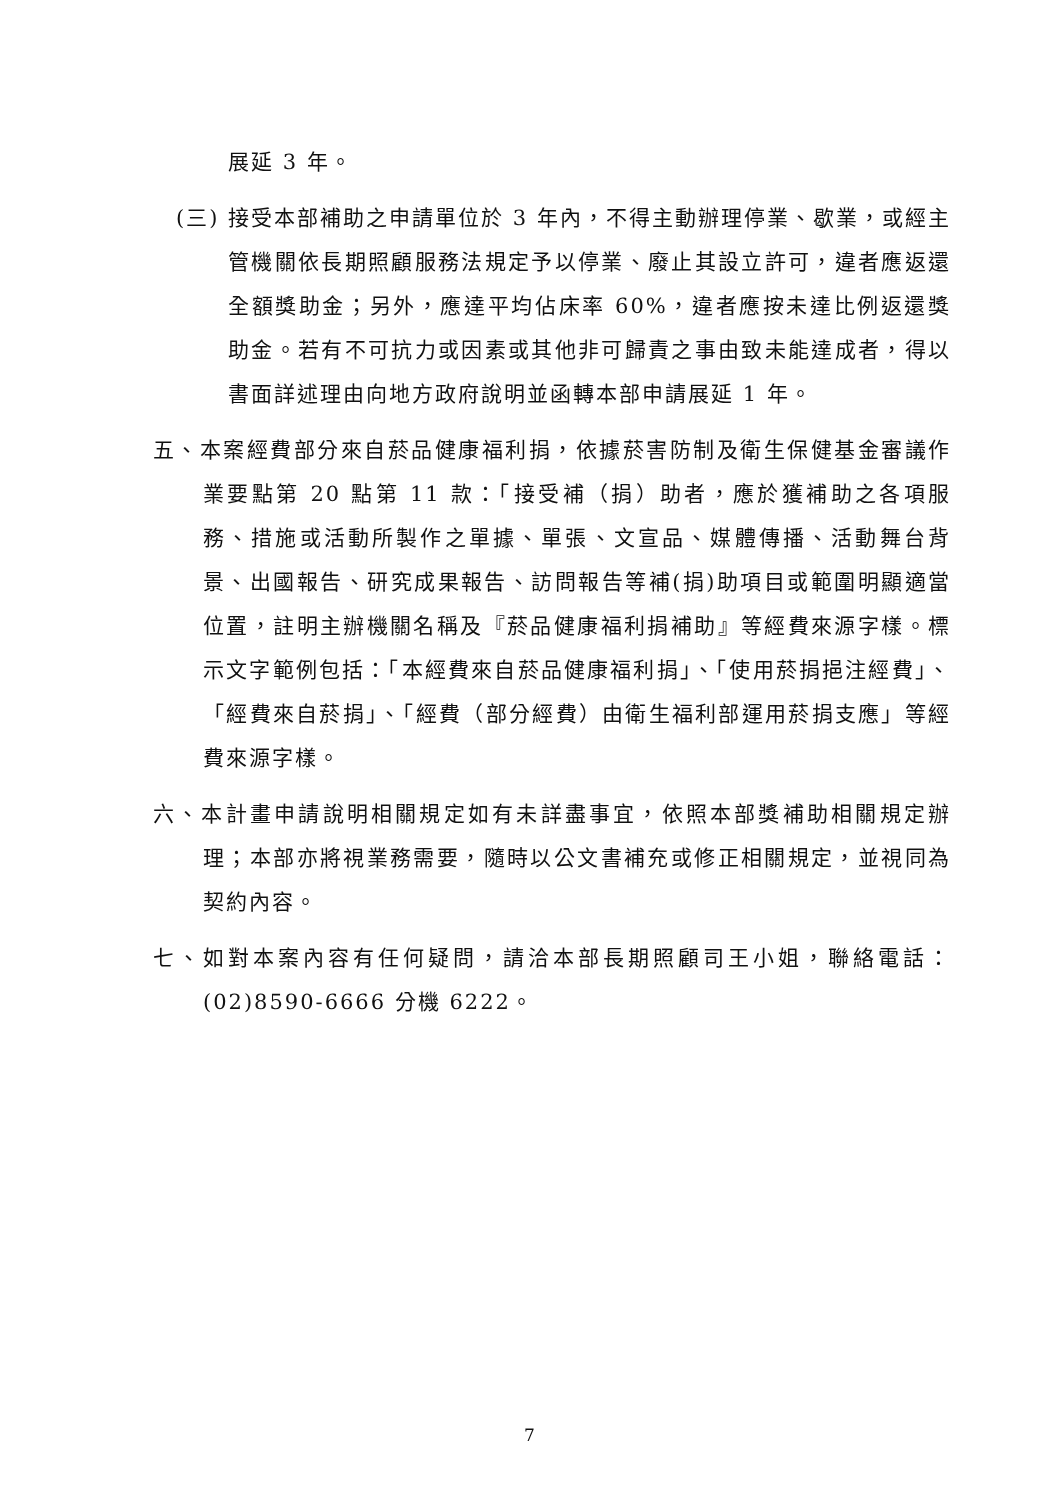展延 3 年。
(三) 接受本部補助之申請單位於 3 年內，不得主動辦理停業、歇業，或經主管機關依長期照顧服務法規定予以停業、廢止其設立許可，違者應返還全額獎助金；另外，應達平均佔床率 60%，違者應按未達比例返還獎助金。若有不可抗力或因素或其他非可歸責之事由致未能達成者，得以書面詳述理由向地方政府說明並函轉本部申請展延 1 年。
五、本案經費部分來自菸品健康福利捐，依據菸害防制及衛生保健基金審議作業要點第 20 點第 11 款：「接受補（捐）助者，應於獲補助之各項服務、措施或活動所製作之單據、單張、文宣品、媒體傳播、活動舞台背景、出國報告、研究成果報告、訪問報告等補(捐)助項目或範圍明顯適當位置，註明主辦機關名稱及『菸品健康福利捐補助』等經費來源字樣。標示文字範例包括：「本經費來自菸品健康福利捐」、「使用菸捐挹注經費」、「經費來自菸捐」、「經費（部分經費）由衛生福利部運用菸捐支應」等經費來源字樣。
六、本計畫申請說明相關規定如有未詳盡事宜，依照本部獎補助相關規定辦理；本部亦將視業務需要，隨時以公文書補充或修正相關規定，並視同為契約內容。
七、如對本案內容有任何疑問，請洽本部長期照顧司王小姐，聯絡電話：(02)8590-6666 分機 6222。
7